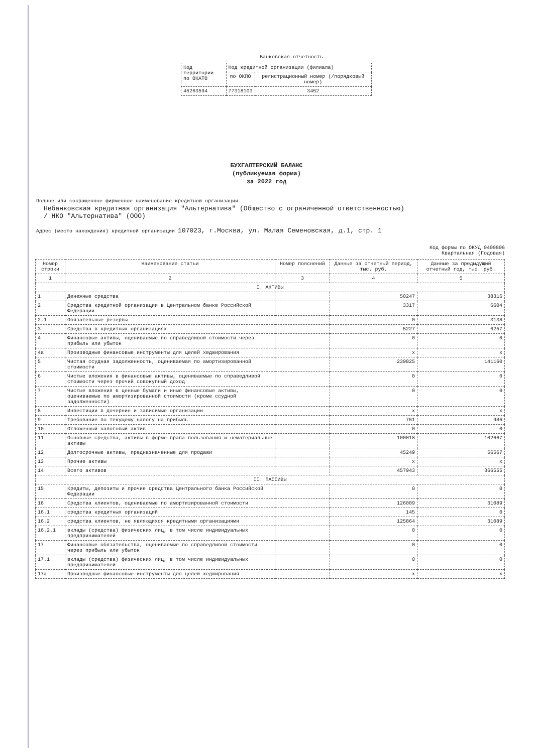Банковская отчетность
| Код территории по ОКАТО | Код кредитной организации (филиала) | |
| | по ОКПО | регистрационный номер (/порядковый номер) |
| 45263594 | 77318103 | 3452 |
БУХГАЛТЕРСКИЙ БАЛАНС
(публикуемая форма)
за 2022 год
Полное или сокращенное фирменное наименование кредитной организации
Небанковская кредитная организация "Альтернатива" (Общество с ограниченной ответственностью)
/ НКО "Альтернатива" (ООО)
Адрес (место нахождения) кредитной организации 107023, г.Москва, ул. Малая Семеновская, д.1, стр. 1
Код формы по ОКУД 0409806
Квартальная (Годовая)
| Номер строки | Наименование статьи | Номер пояснений | Данные за отчетный период, тыс. руб. | Данные за предыдущий отчетный год, тыс. руб. |
| --- | --- | --- | --- | --- |
| 1 | 2 | 3 | 4 | 5 |
| I. АКТИВЫ | | | | |
| 1 | Денежные средства | | 50247 | 38316 |
| 2 | Средства кредитной организации в Центральном банке Российской Федерации | | 3317 | 6604 |
| 2.1 | Обязательные резервы | | 0 | 3138 |
| 3 | Средства в кредитных организациях | | 5227 | 6257 |
| 4 | Финансовые активы, оцениваемые по справедливой стоимости через прибыль или убыток | | 0 | 0 |
| 4а | Производные финансовые инструменты для целей хеджирования | | x | x |
| 5 | Чистая ссудная задолженность, оцениваемая по амортизированной стоимости | | 239825 | 141160 |
| 6 | Чистые вложения в финансовые активы, оцениваемые по справедливой стоимости через прочий совокупный доход | | 0 | 0 |
| 7 | Чистые вложения в ценные бумаги и иные финансовые активы, оцениваемые по амортизированной стоимости (кроме ссудной задолженности) | | 0 | 0 |
| 8 | Инвестиции в дочерние и зависимые организации | | x | x |
| 9 | Требование по текущему налогу на прибыль | | 761 | 986 |
| 10 | Отложенный налоговый актив | | 0 | 0 |
| 11 | Основные средства, активы в форме права пользования и нематериальные активы | | 100018 | 102667 |
| 12 | Долгосрочные активы, предназначенные для продажи | | 45249 | 56567 |
| 13 | Прочие активы | | x | x |
| 14 | Всего активов | | 457943 | 366555 |
| II. ПАССИВЫ | | | | |
| 15 | Кредиты, депозиты и прочие средства Центрального банка Российской Федерации | | 0 | 0 |
| 16 | Средства клиентов, оцениваемые по амортизированной стоимости | | 126009 | 31089 |
| 16.1 | средства кредитных организаций | | 145 | 0 |
| 16.2 | средства клиентов, не являющихся кредитными организациями | | 125864 | 31089 |
| 16.2.1 | вклады (средства) физических лиц, в том числе индивидуальных предпринимателей | | 0 | 0 |
| 17 | Финансовые обязательства, оцениваемые по справедливой стоимости через прибыль или убыток | | 0 | 0 |
| 17.1 | вклады (средства) физических лиц, в том числе индивидуальных предпринимателей | | 0 | 0 |
| 17а | Производные финансовые инструменты для целей хеджирования | | x | x |